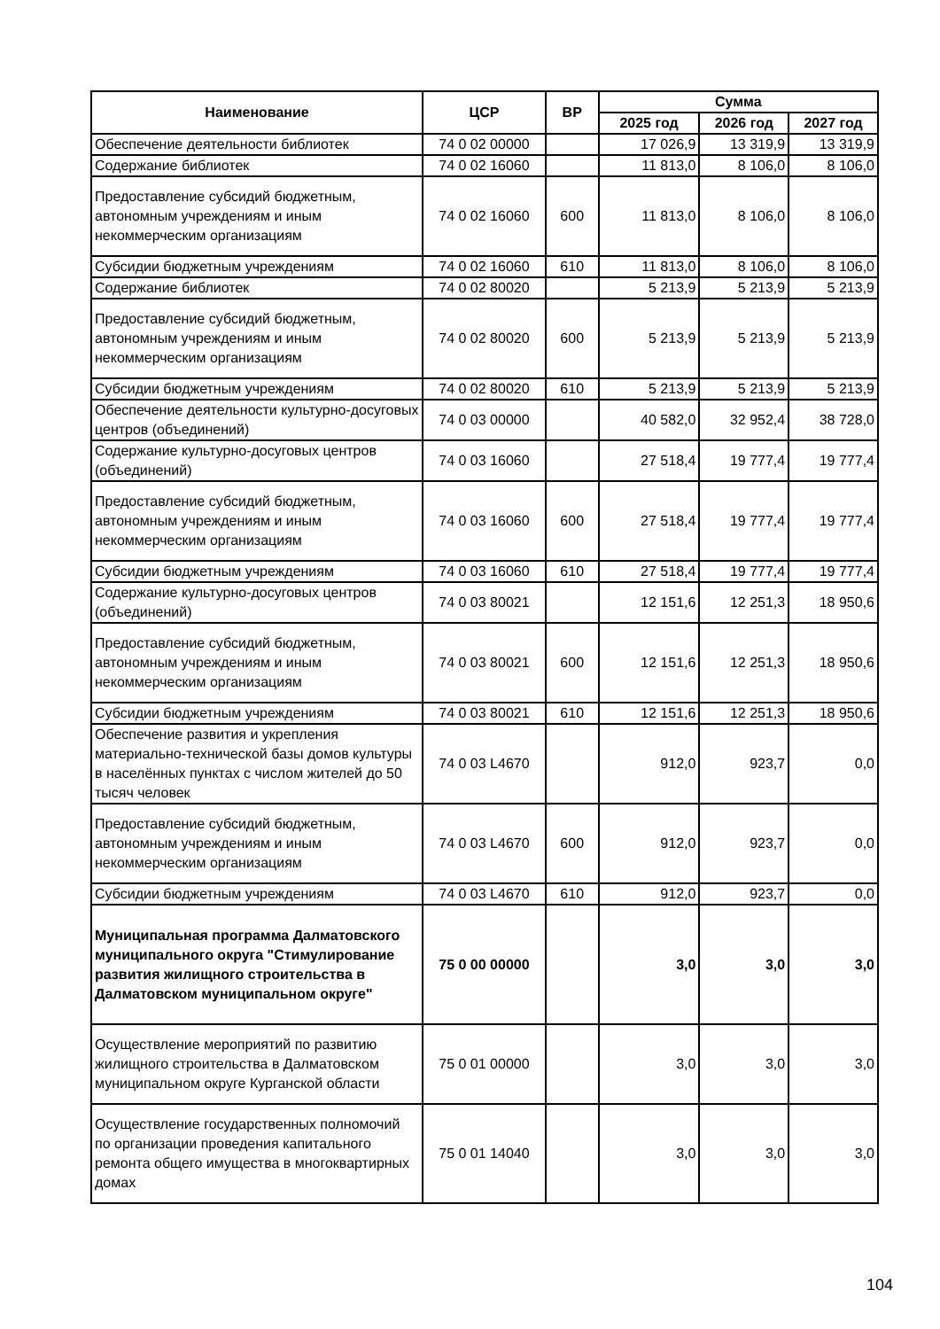| Наименование | ЦСР | ВР | Сумма | | |
| --- | --- | --- | --- | --- | --- |
| | | | 2025 год | 2026 год | 2027 год |
| Обеспечение деятельности библиотек | 74 0 02 00000 | | 17 026,9 | 13 319,9 | 13 319,9 |
| Содержание библиотек | 74 0 02 16060 | | 11 813,0 | 8 106,0 | 8 106,0 |
| Предоставление субсидий бюджетным, автономным учреждениям и иным некоммерческим организациям | 74 0 02 16060 | 600 | 11 813,0 | 8 106,0 | 8 106,0 |
| Субсидии бюджетным учреждениям | 74 0 02 16060 | 610 | 11 813,0 | 8 106,0 | 8 106,0 |
| Содержание библиотек | 74 0 02 80020 | | 5 213,9 | 5 213,9 | 5 213,9 |
| Предоставление субсидий бюджетным, автономным учреждениям и иным некоммерческим организациям | 74 0 02 80020 | 600 | 5 213,9 | 5 213,9 | 5 213,9 |
| Субсидии бюджетным учреждениям | 74 0 02 80020 | 610 | 5 213,9 | 5 213,9 | 5 213,9 |
| Обеспечение деятельности культурно-досуговых центров (объединений) | 74 0 03 00000 | | 40 582,0 | 32 952,4 | 38 728,0 |
| Содержание культурно-досуговых центров (объединений) | 74 0 03 16060 | | 27 518,4 | 19 777,4 | 19 777,4 |
| Предоставление субсидий бюджетным, автономным учреждениям и иным некоммерческим организациям | 74 0 03 16060 | 600 | 27 518,4 | 19 777,4 | 19 777,4 |
| Субсидии бюджетным учреждениям | 74 0 03 16060 | 610 | 27 518,4 | 19 777,4 | 19 777,4 |
| Содержание культурно-досуговых центров (объединений) | 74 0 03 80021 | | 12 151,6 | 12 251,3 | 18 950,6 |
| Предоставление субсидий бюджетным, автономным учреждениям и иным некоммерческим организациям | 74 0 03 80021 | 600 | 12 151,6 | 12 251,3 | 18 950,6 |
| Субсидии бюджетным учреждениям | 74 0 03 80021 | 610 | 12 151,6 | 12 251,3 | 18 950,6 |
| Обеспечение развития и укрепления материально-технической базы домов культуры в населённых пунктах с числом жителей до 50 тысяч человек | 74 0 03 L4670 | | 912,0 | 923,7 | 0,0 |
| Предоставление субсидий бюджетным, автономным учреждениям и иным некоммерческим организациям | 74 0 03 L4670 | 600 | 912,0 | 923,7 | 0,0 |
| Субсидии бюджетным учреждениям | 74 0 03 L4670 | 610 | 912,0 | 923,7 | 0,0 |
| Муниципальная программа Далматовского муниципального округа "Стимулирование развития жилищного строительства в Далматовском муниципальном округе" | 75 0 00 00000 | | 3,0 | 3,0 | 3,0 |
| Осуществление мероприятий по развитию жилищного строительства в Далматовском муниципальном округе Курганской области | 75 0 01 00000 | | 3,0 | 3,0 | 3,0 |
| Осуществление государственных полномочий по организации проведения капитального ремонта общего имущества в многоквартирных домах | 75 0 01 14040 | | 3,0 | 3,0 | 3,0 |
104